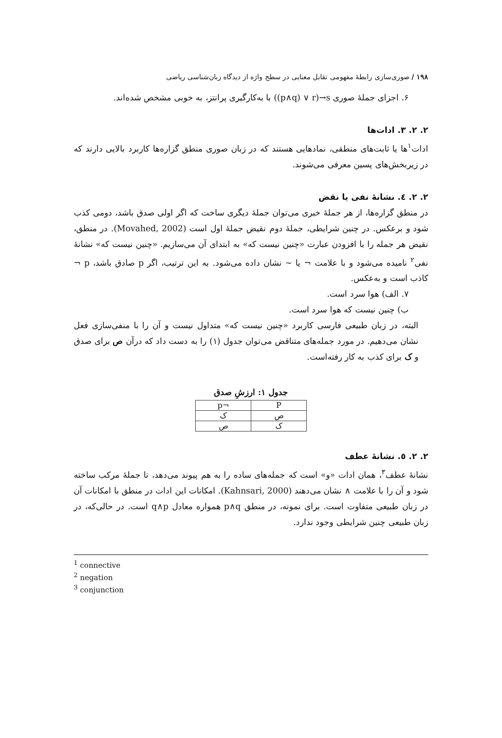۱۹۸ / صوری‌سازی رابطهٔ مفهومی تقابل معنایی در سطح واژه از دیدگاه زبان‌شناسی ریاضی
۶. اجزای جملهٔ صوری ((p∧q) ∨ r)→s با به‌کارگیری پرانتز، به خوبی مشخص شده‌اند.
۲. ۲. ۳. ادات‌ها
ادات<sup>۱</sup>ها یا ثابت‌های منطقی، نمادهایی هستند که در زبان صوری منطق گزاره‌ها کاربرد بالایی دارند که در زیربخش‌های پسین معرفی می‌شوند.
۲. ۲. ٤. نشانهٔ نفی یا نقض
در منطق گزاره‌ها، از هر جملهٔ خبری می‌توان جملهٔ دیگری ساخت که اگر اولی صدق باشد، دومی کذب شود و برعکس. در چنین شرایطی، جملهٔ دوم نقیض جملهٔ اول است (Movahed, 2002). در منطق، نقیض هر جمله را با افزودن عبارت «چنین نیست که» به ابتدای آن می‌سازیم. «چنین نیست که» نشانهٔ نفی<sup>۲</sup> نامیده می‌شود و با علامت ¬ یا ~ نشان داده می‌شود. به این ترتیب، اگر p صادق باشد، p ¬ کاذب است و به‌عکس.
۷. الف) هوا سرد است.
ب) چنین نیست که هوا سرد است.
البته، در زبان طبیعی فارسی کاربرد «چنین نیست که» متداول نیست و آن را با منفی‌سازی فعل نشان می‌دهیم. در مورد جمله‌های متناقض می‌توان جدول (۱) را به دست داد که درآن ص برای صدق و ک برای کذب به کار رفته‌است.
جدول ۱: ارزشِ صدق
| P | ¬p |
| --- | --- |
| ص | ک |
| ک | ص |
۲. ۲. ٥. نشانهٔ عطف
نشانهٔ عطف<sup>۳</sup>، همان ادات «و» است که جمله‌های ساده را به هم پیوند می‌دهد، تا جملهٔ مرکب ساخته شود و آن را با علامت ∧ نشان می‌دهند (Kahnsari, 2000). امکانات این ادات در منطق با امکانات آن در زبان طبیعی متفاوت است. برای نمونه، در منطق p∧q همواره معادل q∧p است. در حالی‌که، در زبان طبیعی چنین شرایطی وجود ندارد.
<sup>1</sup> connective
<sup>2</sup> negation
<sup>3</sup> conjunction